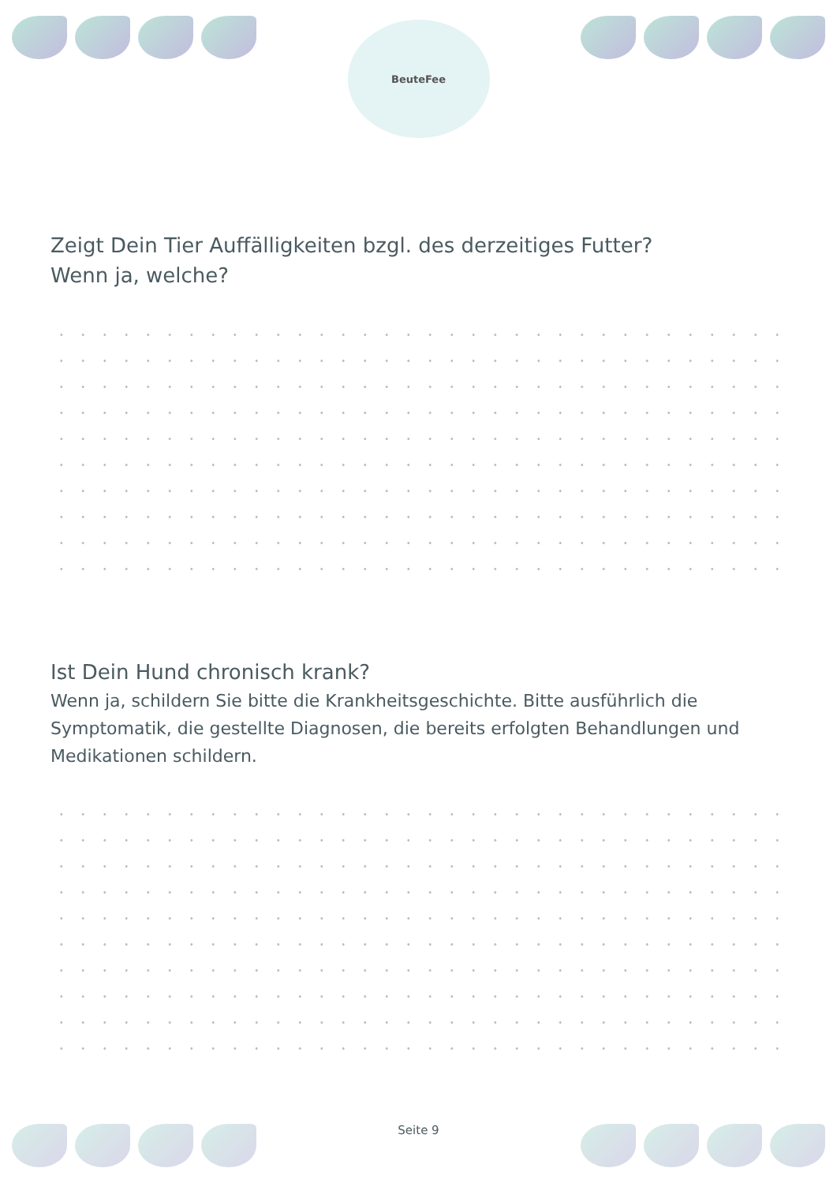BeuteFee
Zeigt Dein Tier Auffälligkeiten bzgl. des derzeitiges Futter?
Wenn ja, welche?
Ist Dein Hund chronisch krank?
Wenn ja, schildern Sie bitte die Krankheitsgeschichte. Bitte ausführlich die Symptomatik, die gestellte Diagnosen, die bereits erfolgten Behandlungen und Medikationen schildern.
Seite 9